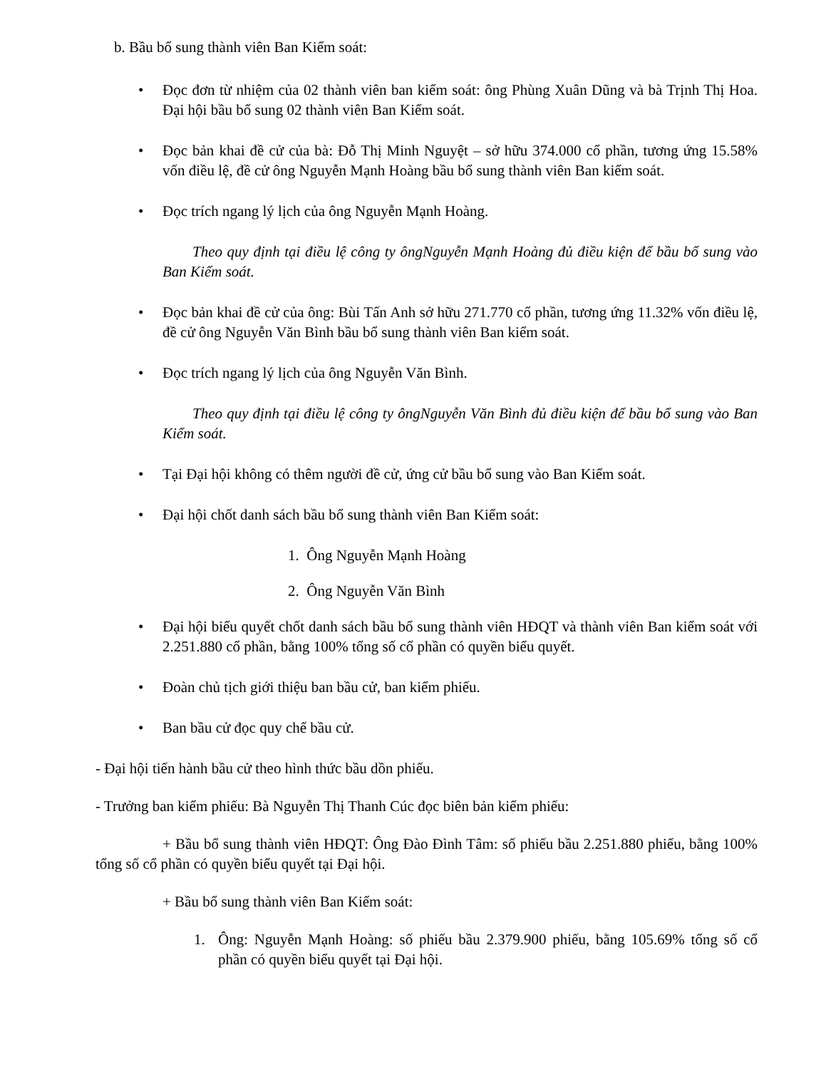b. Bầu bổ sung thành viên Ban Kiểm soát:
• Đọc đơn từ nhiệm của 02 thành viên ban kiểm soát: ông Phùng Xuân Dũng và bà Trịnh Thị Hoa. Đại hội bầu bổ sung 02 thành viên Ban Kiểm soát.
• Đọc bản khai đề cử của bà: Đỗ Thị Minh Nguyệt – sở hữu 374.000 cổ phần, tương ứng 15.58% vốn điều lệ, đề cử ông Nguyễn Mạnh Hoàng bầu bổ sung thành viên Ban kiểm soát.
• Đọc trích ngang lý lịch của ông Nguyễn Mạnh Hoàng.
Theo quy định tại điều lệ công ty ôngNguyễn Mạnh Hoàng đủ điều kiện để bầu bổ sung vào Ban Kiểm soát.
• Đọc bản khai đề cử của ông: Bùi Tấn Anh sở hữu 271.770 cổ phần, tương ứng 11.32% vốn điều lệ, đề cử ông Nguyễn Văn Bình bầu bổ sung thành viên Ban kiểm soát.
• Đọc trích ngang lý lịch của ông Nguyễn Văn Bình.
Theo quy định tại điều lệ công ty ôngNguyễn Văn Bình đủ điều kiện để bầu bổ sung vào Ban Kiểm soát.
• Tại Đại hội không có thêm người đề cử, ứng cử bầu bổ sung vào Ban Kiểm soát.
• Đại hội chốt danh sách bầu bổ sung thành viên Ban Kiểm soát:
1. Ông Nguyễn Mạnh Hoàng
2. Ông Nguyễn Văn Bình
• Đại hội biểu quyết chốt danh sách bầu bổ sung thành viên HĐQT và thành viên Ban kiểm soát với 2.251.880 cổ phần, bằng 100% tổng số cổ phần có quyền biểu quyết.
• Đoàn chủ tịch giới thiệu ban bầu cử, ban kiểm phiếu.
• Ban bầu cử đọc quy chế bầu cử.
- Đại hội tiến hành bầu cử theo hình thức bầu dồn phiếu.
- Trưởng ban kiểm phiếu: Bà Nguyễn Thị Thanh Cúc đọc biên bản kiểm phiếu:
+ Bầu bổ sung thành viên HĐQT: Ông Đào Đình Tâm: số phiếu bầu 2.251.880 phiếu, bằng 100% tổng số cổ phần có quyền biểu quyết tại Đại hội.
+ Bầu bổ sung thành viên Ban Kiểm soát:
1. Ông: Nguyễn Mạnh Hoàng: số phiếu bầu 2.379.900 phiếu, bằng 105.69% tổng số cổ phần có quyền biểu quyết tại Đại hội.